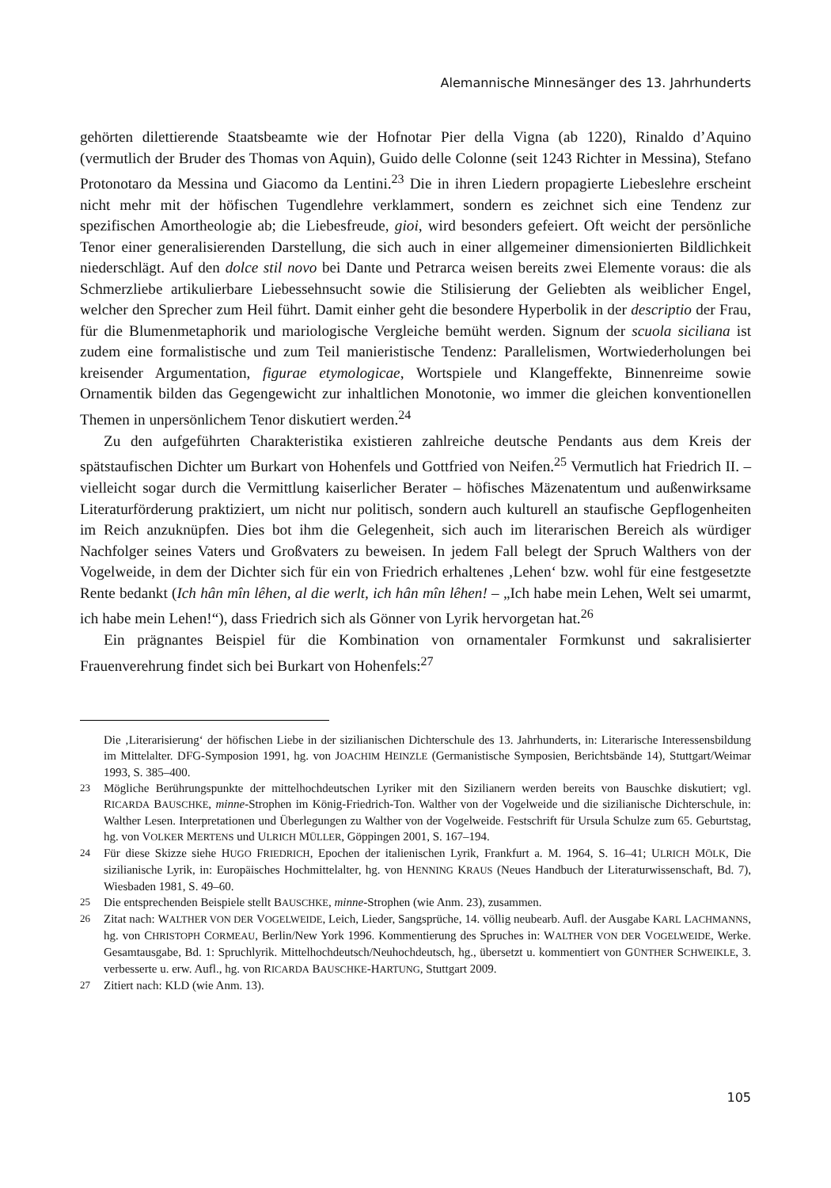Alemannische Minnesänger des 13. Jahrhunderts
gehörten dilettierende Staatsbeamte wie der Hofnotar Pier della Vigna (ab 1220), Rinaldo d’Aquino (vermutlich der Bruder des Thomas von Aquin), Guido delle Colonne (seit 1243 Richter in Messina), Stefano Protonotaro da Messina und Giacomo da Lentini.<sup>23</sup> Die in ihren Liedern propagierte Liebeslehre erscheint nicht mehr mit der höfischen Tugendlehre verklammert, sondern es zeichnet sich eine Tendenz zur spezifischen Amortheologie ab; die Liebesfreude, gioi, wird besonders gefeiert. Oft weicht der persönliche Tenor einer generalisierenden Darstellung, die sich auch in einer allgemeiner dimensionierten Bildlichkeit niederschlägt. Auf den dolce stil novo bei Dante und Petrarca weisen bereits zwei Elemente voraus: die als Schmerzliebe artikulierbare Liebessehnsucht sowie die Stilisierung der Geliebten als weiblicher Engel, welcher den Sprecher zum Heil führt. Damit einher geht die besondere Hyperbolik in der descriptio der Frau, für die Blumenmetaphorik und mariologische Vergleiche bemüht werden. Signum der scuola siciliana ist zudem eine formalistische und zum Teil manieristische Tendenz: Parallelismen, Wortwiederholungen bei kreisender Argumentation, figurae etymologicae, Wortspiele und Klangeffekte, Binnenreime sowie Ornamentik bilden das Gegengewicht zur inhaltlichen Monotonie, wo immer die gleichen konventionellen Themen in unpersönlichem Tenor diskutiert werden.<sup>24</sup>
Zu den aufgeführten Charakteristika existieren zahlreiche deutsche Pendants aus dem Kreis der spätstaufischen Dichter um Burkart von Hohenfels und Gottfried von Neifen.<sup>25</sup> Vermutlich hat Friedrich II. – vielleicht sogar durch die Vermittlung kaiserlicher Berater – höfisches Mäzenatentum und außenwirksame Literaturförderung praktiziert, um nicht nur politisch, sondern auch kulturell an staufische Gepflogenheiten im Reich anzuknüpfen. Dies bot ihm die Gelegenheit, sich auch im literarischen Bereich als würdiger Nachfolger seines Vaters und Großvaters zu beweisen. In jedem Fall belegt der Spruch Walthers von der Vogelweide, in dem der Dichter sich für ein von Friedrich erhaltenes ‚Lehen‘ bzw. wohl für eine festgesetzte Rente bedankt (Ich hân mîn lêhen, al die werlt, ich hân mîn lêhen! – „Ich habe mein Lehen, Welt sei umarmt, ich habe mein Lehen!“), dass Friedrich sich als Gönner von Lyrik hervorgetan hat.<sup>26</sup>
Ein prägnantes Beispiel für die Kombination von ornamentaler Formkunst und sakralisierter Frauenverehrung findet sich bei Burkart von Hohenfels:<sup>27</sup>
Die ‚Literarisierung‘ der höfischen Liebe in der sizilianischen Dichterschule des 13. Jahrhunderts, in: Literarische Interessensbildung im Mittelalter. DFG-Symposion 1991, hg. von JOACHIM HEINZLE (Germanistische Symposien, Berichtsbände 14), Stuttgart/Weimar 1993, S. 385–400.
23 Mögliche Berührungspunkte der mittelhochdeutschen Lyriker mit den Sizilianern werden bereits von Bauschke diskutiert; vgl. RICARDA BAUSCHKE, minne-Strophen im König-Friedrich-Ton. Walther von der Vogelweide und die sizilianische Dichterschule, in: Walther Lesen. Interpretationen und Überlegungen zu Walther von der Vogelweide. Festschrift für Ursula Schulze zum 65. Geburtstag, hg. von VOLKER MERTENS und ULRICH MÜLLER, Göppingen 2001, S. 167–194.
24 Für diese Skizze siehe HUGO FRIEDRICH, Epochen der italienischen Lyrik, Frankfurt a. M. 1964, S. 16–41; ULRICH MÖLK, Die sizilianische Lyrik, in: Europäisches Hochmittelalter, hg. von HENNING KRAUS (Neues Handbuch der Literaturwissenschaft, Bd. 7), Wiesbaden 1981, S. 49–60.
25 Die entsprechenden Beispiele stellt BAUSCHKE, minne-Strophen (wie Anm. 23), zusammen.
26 Zitat nach: WALTHER VON DER VOGELWEIDE, Leich, Lieder, Sangsprüche, 14. völlig neubearb. Aufl. der Ausgabe KARL LACHMANNS, hg. von CHRISTOPH CORMEAU, Berlin/New York 1996. Kommentierung des Spruches in: WALTHER VON DER VOGELWEIDE, Werke. Gesamtausgabe, Bd. 1: Spruchlyrik. Mittelhochdeutsch/Neuhochdeutsch, hg., übersetzt u. kommentiert von GÜNTHER SCHWEIKLE, 3. verbesserte u. erw. Aufl., hg. von RICARDA BAUSCHKE-HARTUNG, Stuttgart 2009.
27 Zitiert nach: KLD (wie Anm. 13).
105